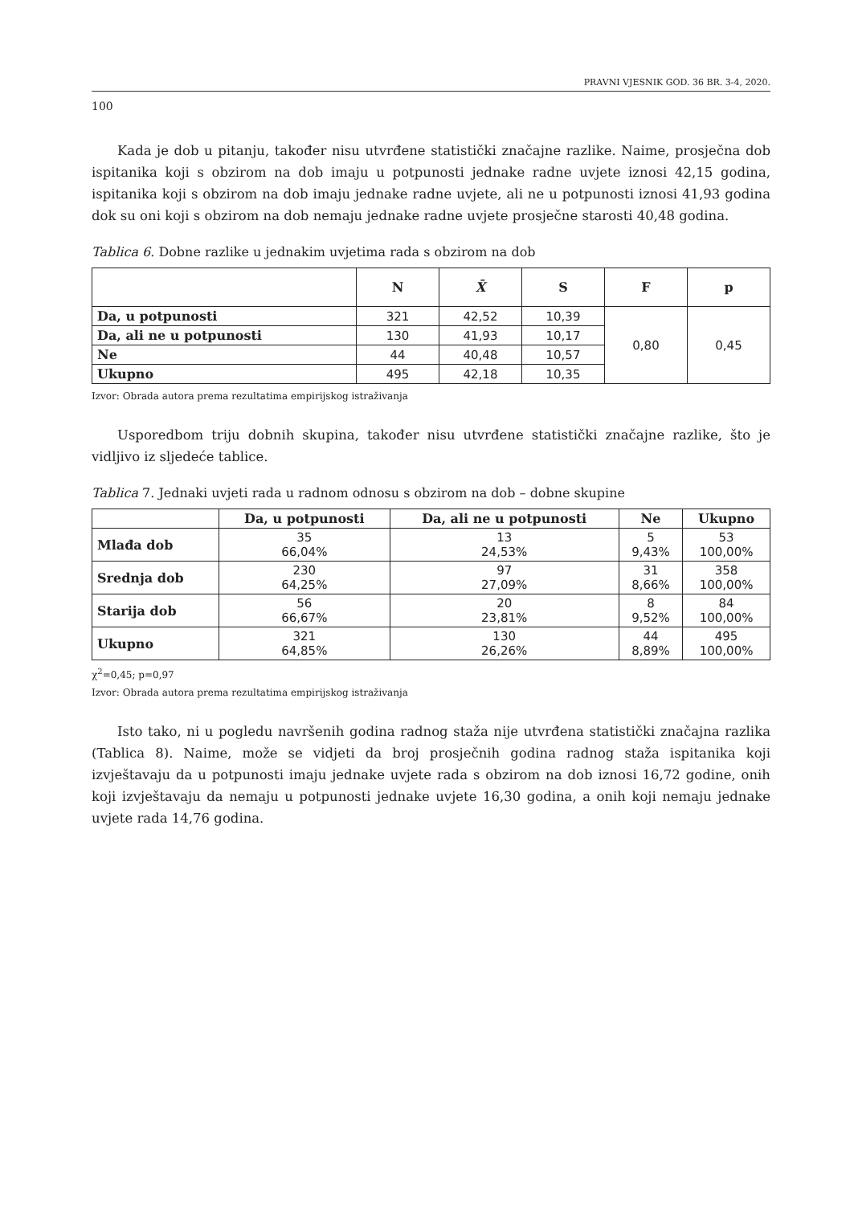PRAVNI VJESNIK GOD. 36 BR. 3-4, 2020.
100
Kada je dob u pitanju, također nisu utvrđene statistički značajne razlike. Naime, prosječna dob ispitanika koji s obzirom na dob imaju u potpunosti jednake radne uvjete iznosi 42,15 godina, ispitanika koji s obzirom na dob imaju jednake radne uvjete, ali ne u potpunosti iznosi 41,93 godina dok su oni koji s obzirom na dob nemaju jednake radne uvjete prosječne starosti 40,48 godina.
Tablica 6. Dobne razlike u jednakim uvjetima rada s obzirom na dob
| | N | X̄ | S | F | p |
| --- | --- | --- | --- | --- | --- |
| Da, u potpunosti | 321 | 42,52 | 10,39 | 0,80 | 0,45 |
| Da, ali ne u potpunosti | 130 | 41,93 | 10,17 | | |
| Ne | 44 | 40,48 | 10,57 | | |
| Ukupno | 495 | 42,18 | 10,35 | | |
Izvor: Obrada autora prema rezultatima empirijskog istraživanja
Usporedbom triju dobnih skupina, također nisu utvrđene statistički značajne razlike, što je vidljivo iz sljedeće tablice.
Tablica 7. Jednaki uvjeti rada u radnom odnosu s obzirom na dob – dobne skupine
| | Da, u potpunosti | Da, ali ne u potpunosti | Ne | Ukupno |
| --- | --- | --- | --- | --- |
| Mlađa dob | 35 66,04% | 13 24,53% | 5 9,43% | 53 100,00% |
| Srednja dob | 230 64,25% | 97 27,09% | 31 8,66% | 358 100,00% |
| Starija dob | 56 66,67% | 20 23,81% | 8 9,52% | 84 100,00% |
| Ukupno | 321 64,85% | 130 26,26% | 44 8,89% | 495 100,00% |
χ<sup>2</sup>=0,45; p=0,97
Izvor: Obrada autora prema rezultatima empirijskog istraživanja
Isto tako, ni u pogledu navršenih godina radnog staža nije utvrđena statistički značajna razlika (Tablica 8). Naime, može se vidjeti da broj prosječnih godina radnog staža ispitanika koji izvještavaju da u potpunosti imaju jednake uvjete rada s obzirom na dob iznosi 16,72 godine, onih koji izvještavaju da nemaju u potpunosti jednake uvjete 16,30 godina, a onih koji nemaju jednake uvjete rada 14,76 godina.